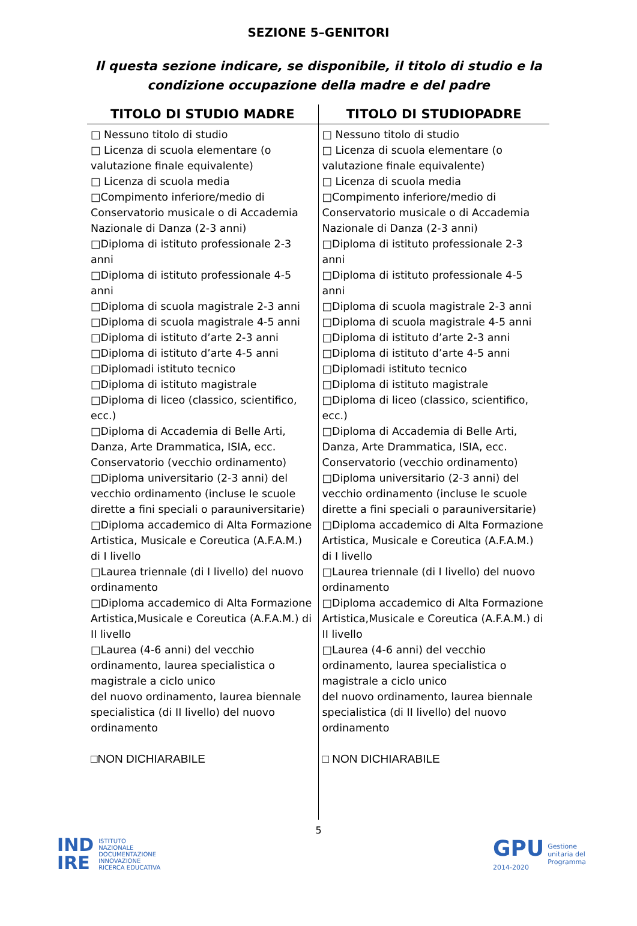SEZIONE 5–GENITORI
Il questa sezione indicare, se disponibile, il titolo di studio e la condizione occupazione della madre e del padre
| TITOLO DI STUDIO MADRE | TITOLO DI STUDIOPADRE |
| --- | --- |
| □ Nessuno titolo di studio □ Licenza di scuola elementare (o valutazione finale equivalente) □ Licenza di scuola media □Compimento inferiore/medio di Conservatorio musicale o di Accademia Nazionale di Danza (2-3 anni) □Diploma di istituto professionale 2-3 anni □Diploma di istituto professionale 4-5 anni □Diploma di scuola magistrale 2-3 anni □Diploma di scuola magistrale 4-5 anni □Diploma di istituto d’arte 2-3 anni □Diploma di istituto d’arte 4-5 anni □Diplomadi istituto tecnico □Diploma di istituto magistrale □Diploma di liceo (classico, scientifico, ecc.) □Diploma di Accademia di Belle Arti, Danza, Arte Drammatica, ISIA, ecc. Conservatorio (vecchio ordinamento) □Diploma universitario (2-3 anni) del vecchio ordinamento (incluse le scuole dirette a fini speciali o parauniversitarie) □Diploma accademico di Alta Formazione Artistica, Musicale e Coreutica (A.F.A.M.) di I livello □Laurea triennale (di I livello) del nuovo ordinamento □Diploma accademico di Alta Formazione Artistica,Musicale e Coreutica (A.F.A.M.) di II livello □Laurea (4-6 anni) del vecchio ordinamento, laurea specialistica o magistrale a ciclo unico del nuovo ordinamento, laurea biennale specialistica (di II livello) del nuovo ordinamento □NON DICHIARABILE | □ Nessuno titolo di studio □ Licenza di scuola elementare (o valutazione finale equivalente) □ Licenza di scuola media □Compimento inferiore/medio di Conservatorio musicale o di Accademia Nazionale di Danza (2-3 anni) □Diploma di istituto professionale 2-3 anni □Diploma di istituto professionale 4-5 anni □Diploma di scuola magistrale 2-3 anni □Diploma di scuola magistrale 4-5 anni □Diploma di istituto d’arte 2-3 anni □Diploma di istituto d’arte 4-5 anni □Diplomadi istituto tecnico □Diploma di istituto magistrale □Diploma di liceo (classico, scientifico, ecc.) □Diploma di Accademia di Belle Arti, Danza, Arte Drammatica, ISIA, ecc. Conservatorio (vecchio ordinamento) □Diploma universitario (2-3 anni) del vecchio ordinamento (incluse le scuole dirette a fini speciali o parauniversitarie) □Diploma accademico di Alta Formazione Artistica, Musicale e Coreutica (A.F.A.M.) di I livello □Laurea triennale (di I livello) del nuovo ordinamento □Diploma accademico di Alta Formazione Artistica,Musicale e Coreutica (A.F.A.M.) di II livello □Laurea (4-6 anni) del vecchio ordinamento, laurea specialistica o magistrale a ciclo unico del nuovo ordinamento, laurea biennale specialistica (di II livello) del nuovo ordinamento □ NON DICHIARABILE |
5
IND
IRE ISTITUTO
NAZIONALE
DOCUMENTAZIONE
INNOVAZIONE
RICERCA EDUCATIVA
GPU
2014-2020
Gestione
unitaria del
Programma